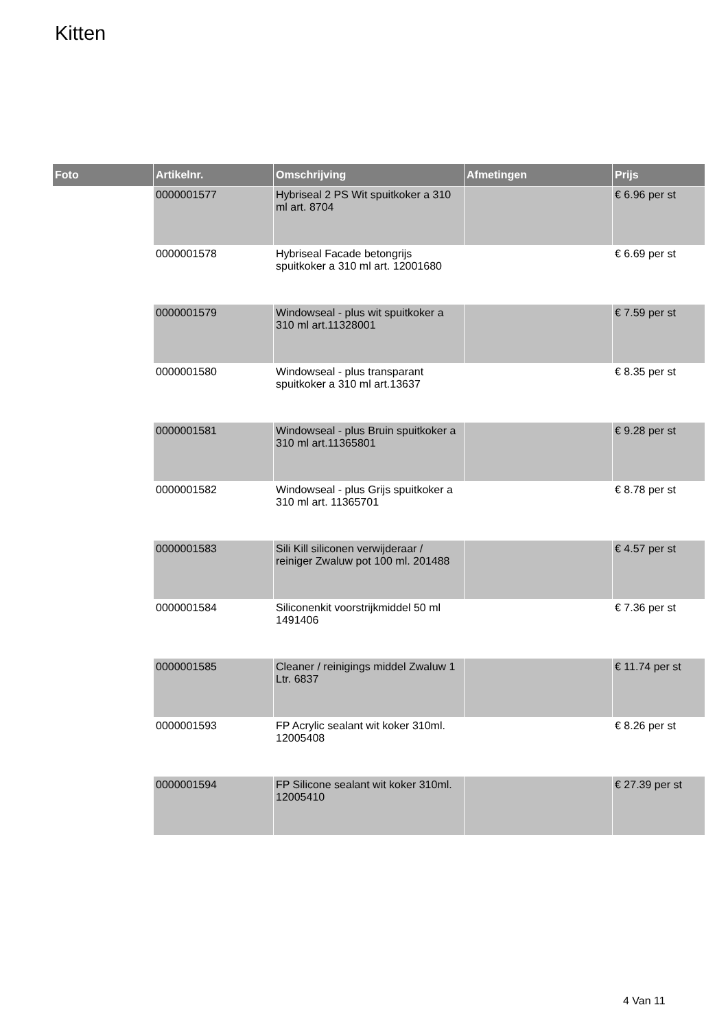Kitten
| Foto | Artikelnr. | Omschrijving | Afmetingen | Prijs |
| --- | --- | --- | --- | --- |
| | 0000001577 | Hybriseal 2 PS Wit spuitkoker a 310 ml art. 8704 | | € 6.96 per st |
| | 0000001578 | Hybriseal Facade betongrijs spuitkoker a 310 ml art. 12001680 | | € 6.69 per st |
| | 0000001579 | Windowseal - plus wit spuitkoker a 310 ml art.11328001 | | € 7.59 per st |
| | 0000001580 | Windowseal - plus transparant spuitkoker a 310 ml art.13637 | | € 8.35 per st |
| | 0000001581 | Windowseal - plus Bruin spuitkoker a 310 ml art.11365801 | | € 9.28 per st |
| | 0000001582 | Windowseal - plus Grijs spuitkoker a 310 ml art. 11365701 | | € 8.78 per st |
| | 0000001583 | Sili Kill siliconen verwijderaar / reiniger Zwaluw pot 100 ml. 201488 | | € 4.57 per st |
| | 0000001584 | Siliconenkit voorstrijkmiddel 50 ml 1491406 | | € 7.36 per st |
| | 0000001585 | Cleaner / reinigings middel Zwaluw 1 Ltr. 6837 | | € 11.74 per st |
| | 0000001593 | FP Acrylic sealant wit koker 310ml. 12005408 | | € 8.26 per st |
| | 0000001594 | FP Silicone sealant wit koker 310ml. 12005410 | | € 27.39 per st |
4 Van 11